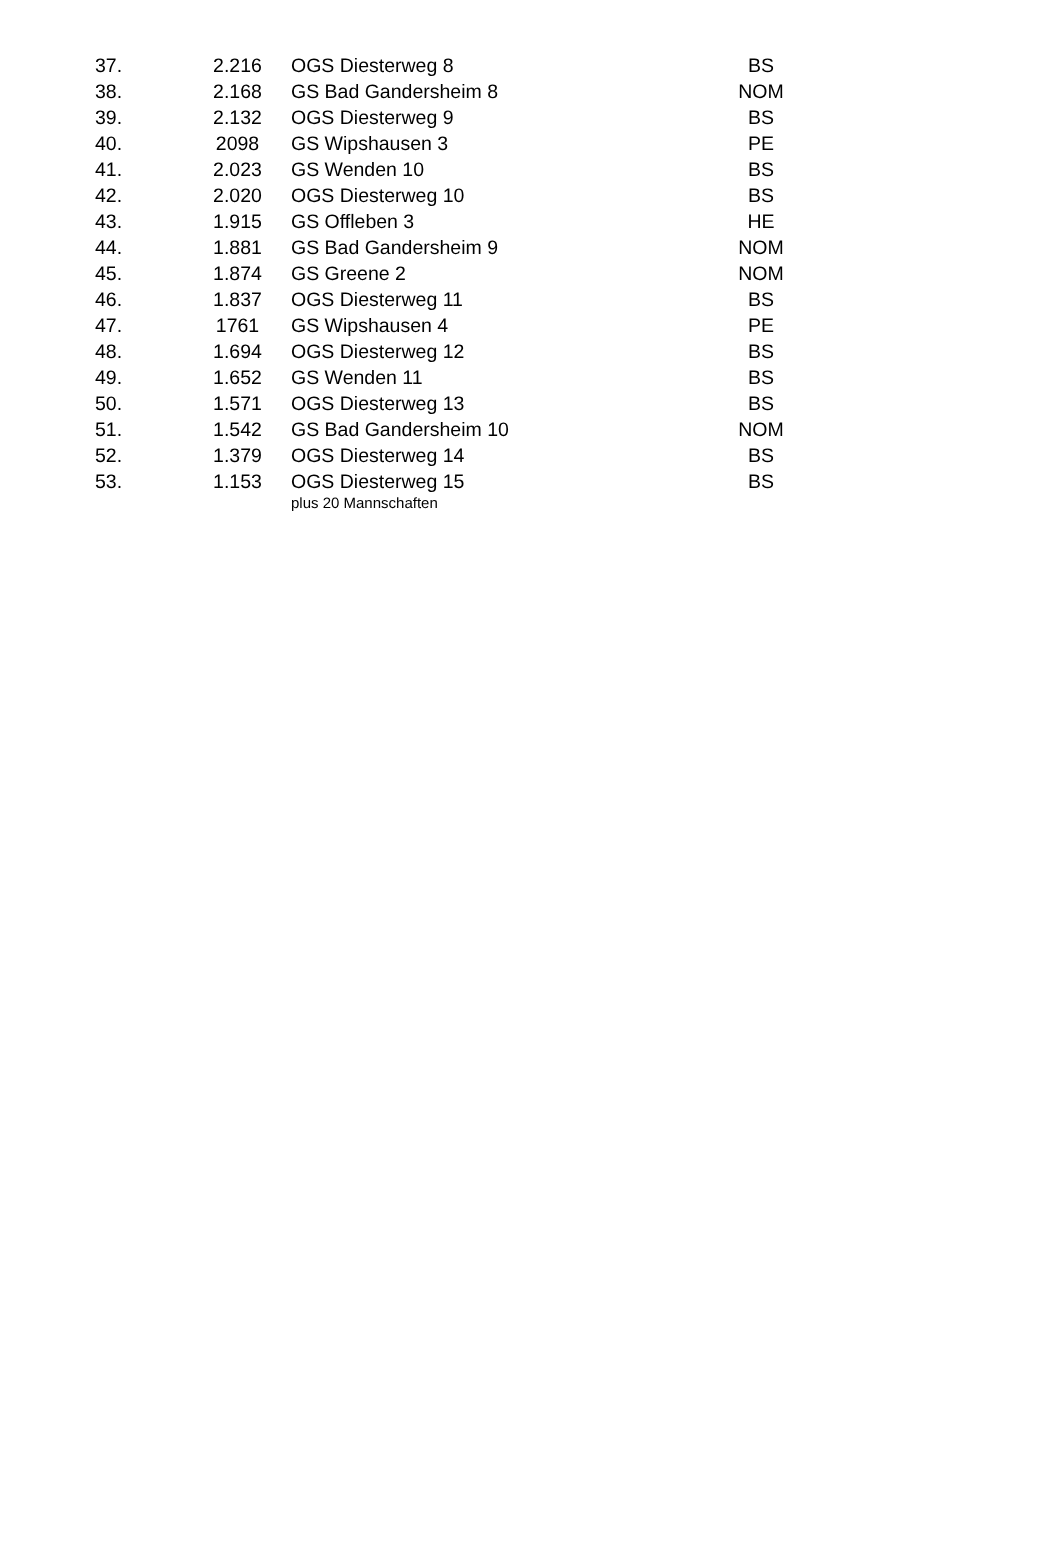| 37. | 2.216 | OGS Diesterweg 8 | BS |
| 38. | 2.168 | GS Bad Gandersheim 8 | NOM |
| 39. | 2.132 | OGS Diesterweg 9 | BS |
| 40. | 2098 | GS Wipshausen 3 | PE |
| 41. | 2.023 | GS Wenden 10 | BS |
| 42. | 2.020 | OGS Diesterweg 10 | BS |
| 43. | 1.915 | GS Offleben 3 | HE |
| 44. | 1.881 | GS Bad Gandersheim 9 | NOM |
| 45. | 1.874 | GS Greene 2 | NOM |
| 46. | 1.837 | OGS Diesterweg 11 | BS |
| 47. | 1761 | GS Wipshausen 4 | PE |
| 48. | 1.694 | OGS Diesterweg 12 | BS |
| 49. | 1.652 | GS Wenden 11 | BS |
| 50. | 1.571 | OGS Diesterweg 13 | BS |
| 51. | 1.542 | GS Bad Gandersheim 10 | NOM |
| 52. | 1.379 | OGS Diesterweg 14 | BS |
| 53. | 1.153 | OGS Diesterweg 15 | BS |
| | | plus 20 Mannschaften | |